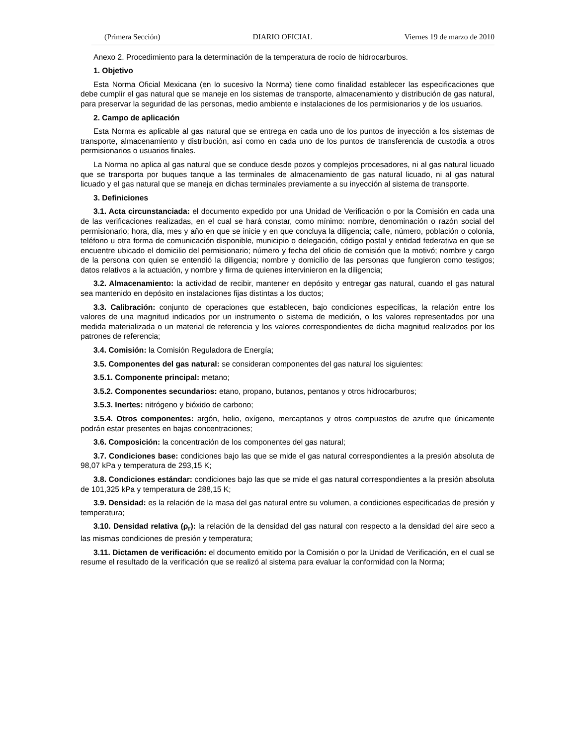(Primera Sección) DIARIO OFICIAL Viernes 19 de marzo de 2010
Anexo 2. Procedimiento para la determinación de la temperatura de rocío de hidrocarburos.
1. Objetivo
Esta Norma Oficial Mexicana (en lo sucesivo la Norma) tiene como finalidad establecer las especificaciones que debe cumplir el gas natural que se maneje en los sistemas de transporte, almacenamiento y distribución de gas natural, para preservar la seguridad de las personas, medio ambiente e instalaciones de los permisionarios y de los usuarios.
2. Campo de aplicación
Esta Norma es aplicable al gas natural que se entrega en cada uno de los puntos de inyección a los sistemas de transporte, almacenamiento y distribución, así como en cada uno de los puntos de transferencia de custodia a otros permisionarios o usuarios finales.
La Norma no aplica al gas natural que se conduce desde pozos y complejos procesadores, ni al gas natural licuado que se transporta por buques tanque a las terminales de almacenamiento de gas natural licuado, ni al gas natural licuado y el gas natural que se maneja en dichas terminales previamente a su inyección al sistema de transporte.
3. Definiciones
3.1. Acta circunstanciada: el documento expedido por una Unidad de Verificación o por la Comisión en cada una de las verificaciones realizadas, en el cual se hará constar, como mínimo: nombre, denominación o razón social del permisionario; hora, día, mes y año en que se inicie y en que concluya la diligencia; calle, número, población o colonia, teléfono u otra forma de comunicación disponible, municipio o delegación, código postal y entidad federativa en que se encuentre ubicado el domicilio del permisionario; número y fecha del oficio de comisión que la motivó; nombre y cargo de la persona con quien se entendió la diligencia; nombre y domicilio de las personas que fungieron como testigos; datos relativos a la actuación, y nombre y firma de quienes intervinieron en la diligencia;
3.2. Almacenamiento: la actividad de recibir, mantener en depósito y entregar gas natural, cuando el gas natural sea mantenido en depósito en instalaciones fijas distintas a los ductos;
3.3. Calibración: conjunto de operaciones que establecen, bajo condiciones específicas, la relación entre los valores de una magnitud indicados por un instrumento o sistema de medición, o los valores representados por una medida materializada o un material de referencia y los valores correspondientes de dicha magnitud realizados por los patrones de referencia;
3.4. Comisión: la Comisión Reguladora de Energía;
3.5. Componentes del gas natural: se consideran componentes del gas natural los siguientes:
3.5.1. Componente principal: metano;
3.5.2. Componentes secundarios: etano, propano, butanos, pentanos y otros hidrocarburos;
3.5.3. Inertes: nitrógeno y bióxido de carbono;
3.5.4. Otros componentes: argón, helio, oxígeno, mercaptanos y otros compuestos de azufre que únicamente podrán estar presentes en bajas concentraciones;
3.6. Composición: la concentración de los componentes del gas natural;
3.7. Condiciones base: condiciones bajo las que se mide el gas natural correspondientes a la presión absoluta de 98,07 kPa y temperatura de 293,15 K;
3.8. Condiciones estándar: condiciones bajo las que se mide el gas natural correspondientes a la presión absoluta de 101,325 kPa y temperatura de 288,15 K;
3.9. Densidad: es la relación de la masa del gas natural entre su volumen, a condiciones especificadas de presión y temperatura;
3.10. Densidad relativa (ρ<sub>r</sub>): la relación de la densidad del gas natural con respecto a la densidad del aire seco a las mismas condiciones de presión y temperatura;
3.11. Dictamen de verificación: el documento emitido por la Comisión o por la Unidad de Verificación, en el cual se resume el resultado de la verificación que se realizó al sistema para evaluar la conformidad con la Norma;